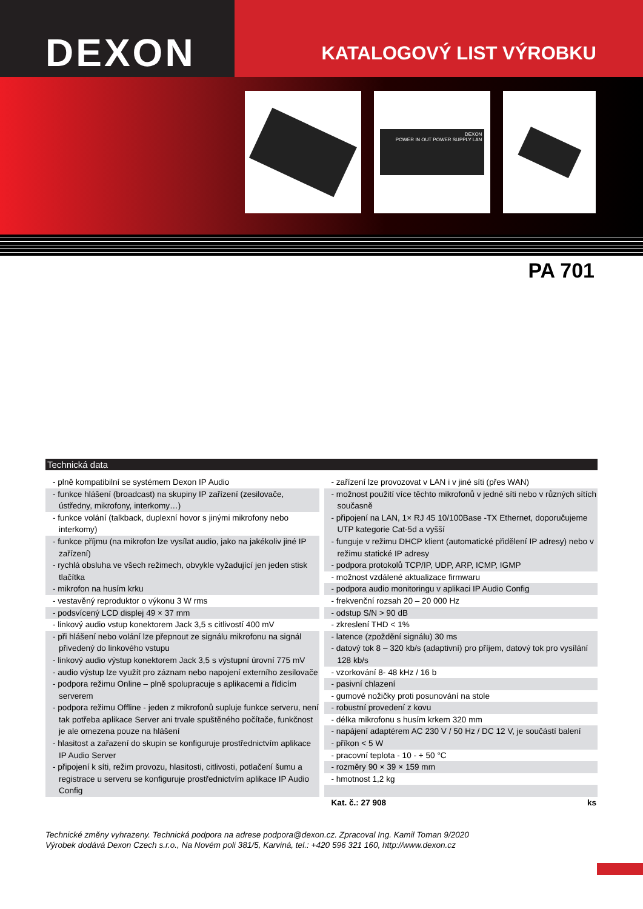DEXON
KATALOGOVÝ LIST VÝROBKU
DEXON
POWER IN OUT POWER SUPPLY LAN
PA 701
Technická data
- plně kompatibilní se systémem Dexon IP Audio
- funkce hlášení (broadcast) na skupiny IP zařízení (zesilovače, ústředny, mikrofony, interkomy…)
- funkce volání (talkback, duplexní hovor s jinými mikrofony nebo interkomy)
- funkce příjmu (na mikrofon lze vysílat audio, jako na jakékoliv jiné IP zařízení)
- rychlá obsluha ve všech režimech, obvykle vyžadující jen jeden stisk tlačítka
- mikrofon na husím krku
- vestavěný reproduktor o výkonu 3 W rms
- podsvícený LCD displej 49 × 37 mm
- linkový audio vstup konektorem Jack 3,5 s citlivostí 400 mV
- při hlášení nebo volání lze přepnout ze signálu mikrofonu na signál přivedený do linkového vstupu
- linkový audio výstup konektorem Jack 3,5 s výstupní úrovní 775 mV
- audio výstup lze využít pro záznam nebo napojení externího zesilovače
- podpora režimu Online – plně spolupracuje s aplikacemi a řídicím serverem
- podpora režimu Offline - jeden z mikrofonů supluje funkce serveru, není tak potřeba aplikace Server ani trvale spuštěného počítače, funkčnost je ale omezena pouze na hlášení
- hlasitost a zařazení do skupin se konfiguruje prostřednictvím aplikace IP Audio Server
- připojení k síti, režim provozu, hlasitosti, citlivosti, potlačení šumu a registrace u serveru se konfiguruje prostřednictvím aplikace IP Audio Config
- zařízení lze provozovat v LAN i v jiné síti (přes WAN)
- možnost použití více těchto mikrofonů v jedné síti nebo v různých sítích současně
- připojení na LAN, 1× RJ 45 10/100Base -TX Ethernet, doporučujeme UTP kategorie Cat-5d a vyšší
- funguje v režimu DHCP klient (automatické přidělení IP adresy) nebo v režimu statické IP adresy
- podpora protokolů TCP/IP, UDP, ARP, ICMP, IGMP
- možnost vzdálené aktualizace firmwaru
- podpora audio monitoringu v aplikaci IP Audio Config
- frekvenční rozsah 20 – 20 000 Hz
- odstup S/N > 90 dB
- zkreslení THD < 1%
- latence (zpoždění signálu) 30 ms
- datový tok 8 – 320 kb/s (adaptivní) pro příjem, datový tok pro vysílání 128 kb/s
- vzorkování 8- 48 kHz / 16 b
- pasivní chlazení
- gumové nožičky proti posunování na stole
- robustní provedení z kovu
- délka mikrofonu s husím krkem 320 mm
- napájení adaptérem AC 230 V / 50 Hz / DC 12 V, je součástí balení
- příkon < 5 W
- pracovní teplota - 10 - + 50 °C
- rozměry 90 × 39 × 159 mm
- hmotnost 1,2 kg
Kat. č.: 27 908 ks
Technické změny vyhrazeny. Technická podpora na adrese podpora@dexon.cz. Zpracoval Ing. Kamil Toman 9/2020
Výrobek dodává Dexon Czech s.r.o., Na Novém poli 381/5, Karviná, tel.: +420 596 321 160, http://www.dexon.cz